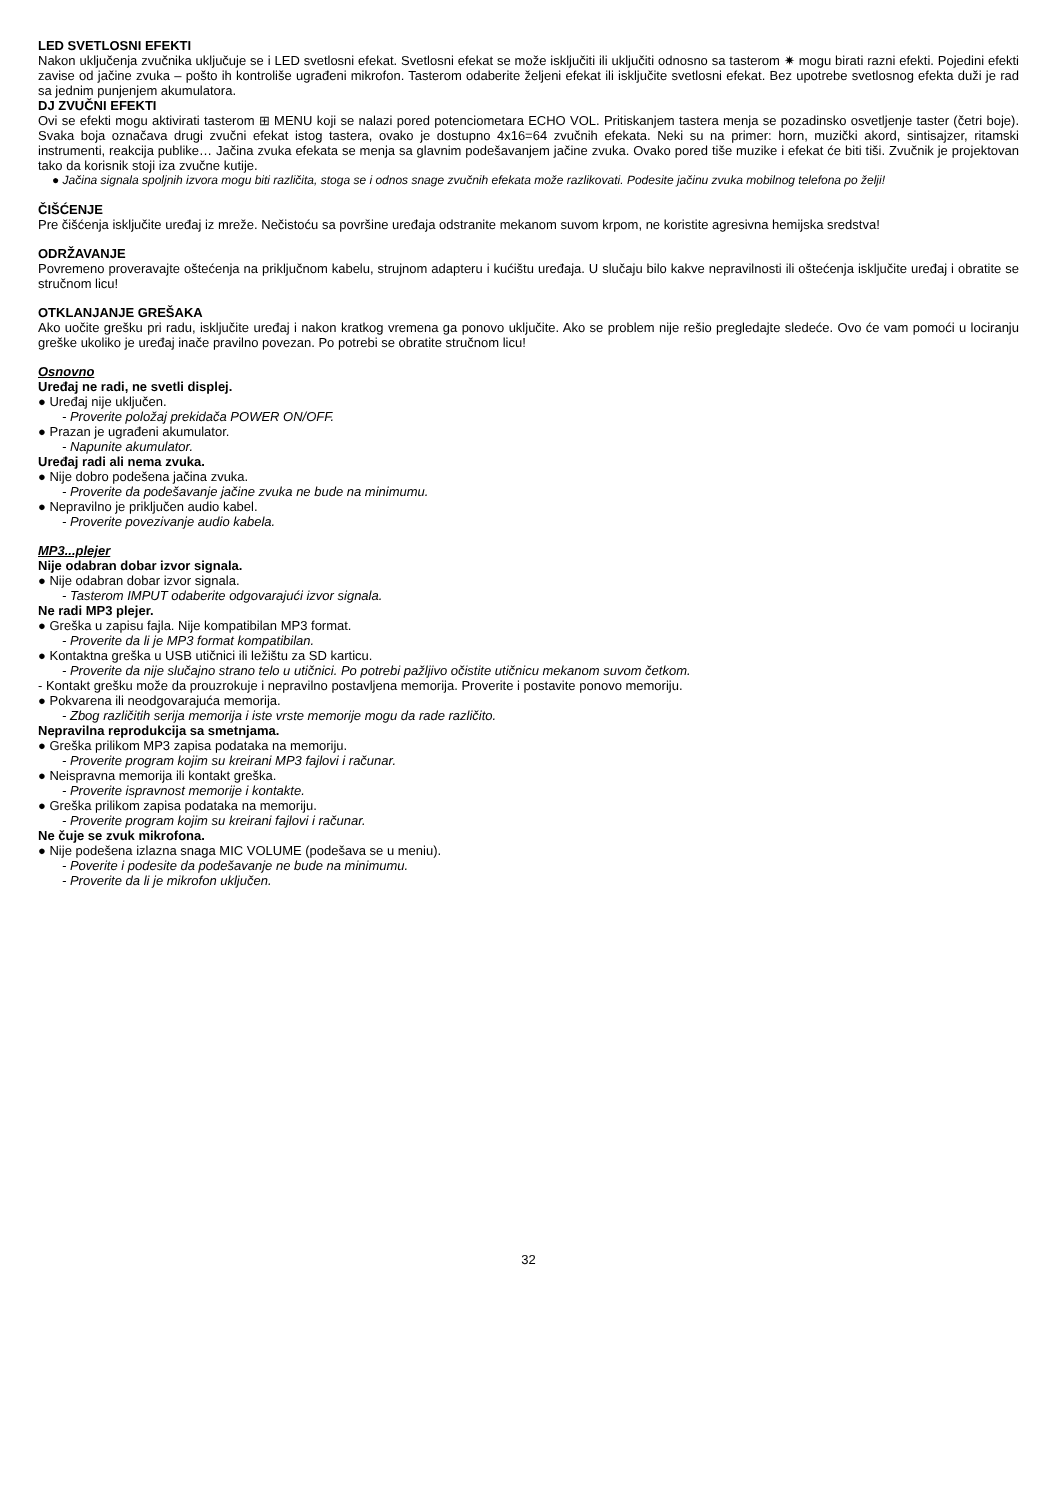LED SVETLOSNI EFEKTI
Nakon uključenja zvučnika uključuje se i LED svetlosni efekat. Svetlosni efekat se može isključiti ili uključiti odnosno sa tasterom ✷ mogu birati razni efekti. Pojedini efekti zavise od jačine zvuka – pošto ih kontroliše ugrađeni mikrofon. Tasterom odaberite željeni efekat ili isključite svetlosni efekat. Bez upotrebe svetlosnog efekta duži je rad sa jednim punjenjem akumulatora.
DJ ZVUČNI EFEKTI
Ovi se efekti mogu aktivirati tasterom ⊞ MENU koji se nalazi pored potenciometara ECHO VOL. Pritiskanjem tastera menja se pozadinsko osvetljenje taster (četri boje). Svaka boja označava drugi zvučni efekat istog tastera, ovako je dostupno 4x16=64 zvučnih efekata. Neki su na primer: horn, muzički akord, sintisajzer, ritamski instrumenti, reakcija publike… Jačina zvuka efekata se menja sa glavnim podešavanjem jačine zvuka. Ovako pored tiše muzike i efekat će biti tiši. Zvučnik je projektovan tako da korisnik stoji iza zvučne kutije.
● Jačina signala spoljnih izvora mogu biti različita, stoga se i odnos snage zvučnih efekata može razlikovati. Podesite jačinu zvuka mobilnog telefona po želji!
ČIŠĆENJE
Pre čišćenja isključite uređaj iz mreže. Nečistoću sa površine uređaja odstranite mekanom suvom krpom, ne koristite agresivna hemijska sredstva!
ODRŽAVANJE
Povremeno proveravajte oštećenja na priključnom kabelu, strujnom adapteru i kućištu uređaja. U slučaju bilo kakve nepravilnosti ili oštećenja isključite uređaj i obratite se stručnom licu!
OTKLANJANJE GREŠAKA
Ako uočite grešku pri radu, isključite uređaj i nakon kratkog vremena ga ponovo uključite. Ako se problem nije rešio pregledajte sledeće. Ovo će vam pomoći u lociranju greške ukoliko je uređaj inače pravilno povezan. Po potrebi se obratite stručnom licu!
Osnovno
Uređaj ne radi, ne svetli displej.
● Uređaj nije uključen.
- Proverite položaj prekidača POWER ON/OFF.
● Prazan je ugrađeni akumulator.
- Napunite akumulator.
Uređaj radi ali nema zvuka.
● Nije dobro podešena jačina zvuka.
- Proverite da podešavanje jačine zvuka ne bude na minimumu.
● Nepravilno je priključen audio kabel.
- Proverite povezivanje audio kabela.
MP3...plejer
Nije odabran dobar izvor signala.
● Nije odabran dobar izvor signala.
- Tasterom IMPUT odaberite odgovarajući izvor signala.
Ne radi MP3 plejer.
● Greška u zapisu fajla. Nije kompatibilan MP3 format.
- Proverite da li je MP3 format kompatibilan.
● Kontaktna greška u USB utičnici ili ležištu za SD karticu.
- Proverite da nije slučajno strano telo u utičnici. Po potrebi pažljivo očistite utičnicu mekanom suvom četkom.
- Kontakt grešku može da prouzrokuje i nepravilno postavljena memorija. Proverite i postavite ponovo memoriju.
● Pokvarena ili neodgovarajuća memorija.
- Zbog različitih serija memorija i iste vrste memorije mogu da rade različito.
Nepravilna reprodukcija sa smetnjama.
● Greška prilikom MP3 zapisa podataka na memoriju.
- Proverite program kojim su kreirani MP3 fajlovi i računar.
● Neispravna memorija ili kontakt greška.
- Proverite ispravnost memorije i kontakte.
● Greška prilikom zapisa podataka na memoriju.
- Proverite program kojim su kreirani fajlovi i računar.
Ne čuje se zvuk mikrofona.
● Nije podešena izlazna snaga MIC VOLUME (podešava se u meniu).
- Poverite i podesite da podešavanje ne bude na minimumu.
- Proverite da li je mikrofon uključen.
32